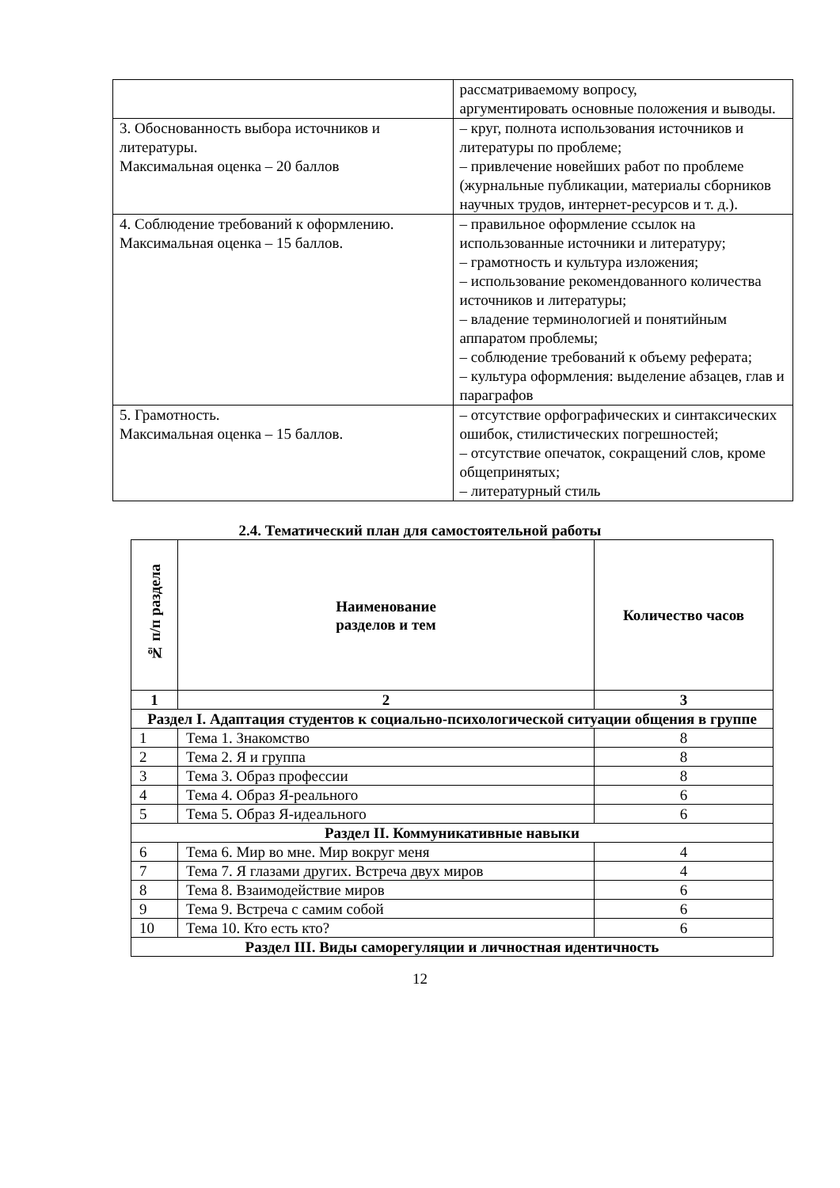| | рассматриваемому вопросу, аргументировать основные положения и выводы. |
| 3. Обоснованность выбора источников и литературы. Максимальная оценка – 20 баллов | – круг, полнота использования источников и литературы по проблеме; – привлечение новейших работ по проблеме (журнальные публикации, материалы сборников научных трудов, интернет-ресурсов и т. д.). |
| 4. Соблюдение требований к оформлению. Максимальная оценка – 15 баллов. | – правильное оформление ссылок на использованные источники и литературу; – грамотность и культура изложения; – использование рекомендованного количества источников и литературы; – владение терминологией и понятийным аппаратом проблемы; – соблюдение требований к объему реферата; – культура оформления: выделение абзацев, глав и параграфов |
| 5. Грамотность. Максимальная оценка – 15 баллов. | – отсутствие орфографических и синтаксических ошибок, стилистических погрешностей; – отсутствие опечаток, сокращений слов, кроме общепринятых; – литературный стиль |
2.4. Тематический план для самостоятельной работы
| № п/п раздела | Наименование разделов и тем | Количество часов |
| 1 | 2 | 3 |
| Раздел I. Адаптация студентов к социально-психологической ситуации общения в группе | | |
| 1 | Тема 1. Знакомство | 8 |
| 2 | Тема 2. Я и группа | 8 |
| 3 | Тема 3. Образ профессии | 8 |
| 4 | Тема 4. Образ Я-реального | 6 |
| 5 | Тема 5. Образ Я-идеального | 6 |
| Раздел II. Коммуникативные навыки | | |
| 6 | Тема 6. Мир во мне. Мир вокруг меня | 4 |
| 7 | Тема 7. Я глазами других. Встреча двух миров | 4 |
| 8 | Тема 8. Взаимодействие миров | 6 |
| 9 | Тема 9. Встреча с самим собой | 6 |
| 10 | Тема 10. Кто есть кто? | 6 |
| Раздел III. Виды саморегуляции и личностная идентичность | | |
12